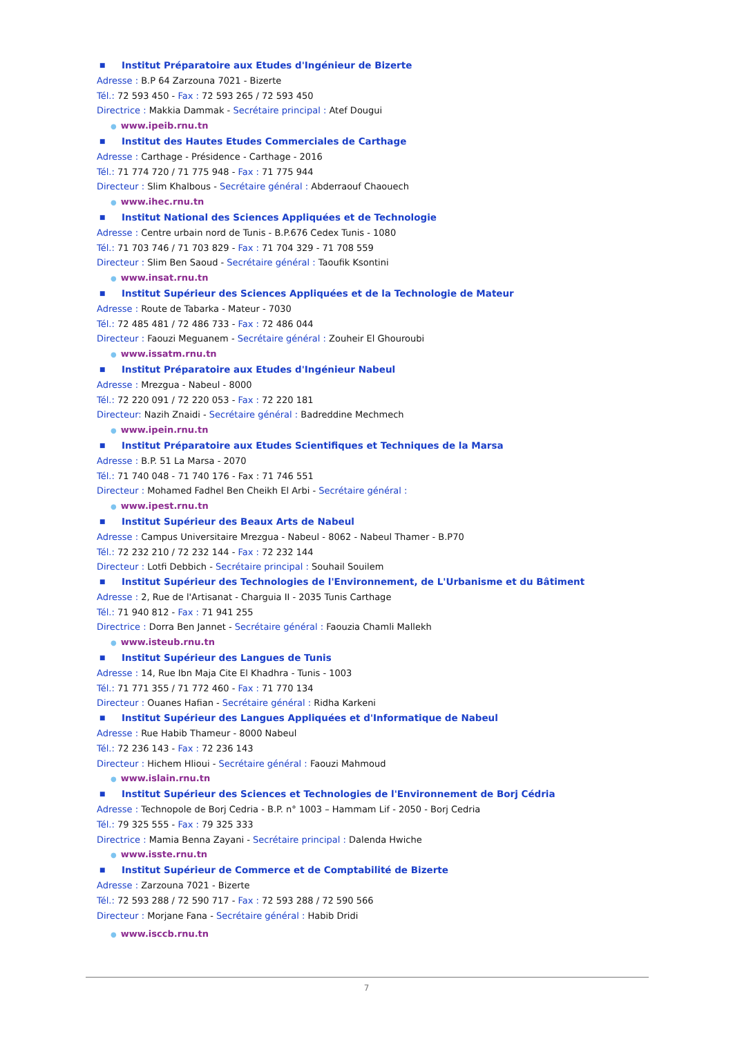■ Institut Préparatoire aux Etudes d'Ingénieur de Bizerte
Adresse : B.P 64 Zarzouna 7021 - Bizerte
Tél.: 72 593 450 - Fax : 72 593 265 / 72 593 450
Directrice : Makkia Dammak - Secrétaire principal : Atef Dougui
● www.ipeib.rnu.tn
■ Institut des Hautes Etudes Commerciales de Carthage
Adresse : Carthage - Présidence - Carthage - 2016
Tél.: 71 774 720 / 71 775 948 - Fax : 71 775 944
Directeur : Slim Khalbous - Secrétaire général : Abderraouf Chaouech
● www.ihec.rnu.tn
■ Institut National des Sciences Appliquées et de Technologie
Adresse : Centre urbain nord de Tunis - B.P.676 Cedex Tunis - 1080
Tél.: 71 703 746 / 71 703 829 - Fax : 71 704 329 - 71 708 559
Directeur : Slim Ben Saoud - Secrétaire général : Taoufik Ksontini
● www.insat.rnu.tn
■ Institut Supérieur des Sciences Appliquées et de la Technologie de Mateur
Adresse : Route de Tabarka - Mateur - 7030
Tél.: 72 485 481 / 72 486 733 - Fax : 72 486 044
Directeur : Faouzi Meguanem - Secrétaire général : Zouheir El Ghouroubi
● www.issatm.rnu.tn
■ Institut Préparatoire aux Etudes d'Ingénieur Nabeul
Adresse : Mrezgua - Nabeul - 8000
Tél.: 72 220 091 / 72 220 053 - Fax : 72 220 181
Directeur: Nazih Znaidi - Secrétaire général : Badreddine Mechmech
● www.ipein.rnu.tn
■ Institut Préparatoire aux Etudes Scientifiques et Techniques de la Marsa
Adresse : B.P. 51 La Marsa - 2070
Tél.: 71 740 048 - 71 740 176 - Fax : 71 746 551
Directeur : Mohamed Fadhel Ben Cheikh El Arbi - Secrétaire général :
● www.ipest.rnu.tn
■ Institut Supérieur des Beaux Arts de Nabeul
Adresse : Campus Universitaire Mrezgua - Nabeul - 8062 - Nabeul Thamer - B.P70
Tél.: 72 232 210 / 72 232 144 - Fax : 72 232 144
Directeur : Lotfi Debbich - Secrétaire principal : Souhail Souilem
■ Institut Supérieur des Technologies de l'Environnement, de L'Urbanisme et du Bâtiment
Adresse : 2, Rue de l'Artisanat - Charguia II - 2035 Tunis Carthage
Tél.: 71 940 812 - Fax : 71 941 255
Directrice : Dorra Ben Jannet - Secrétaire général : Faouzia Chamli Mallekh
● www.isteub.rnu.tn
■ Institut Supérieur des Langues de Tunis
Adresse : 14, Rue Ibn Maja Cite El Khadhra - Tunis - 1003
Tél.: 71 771 355 / 71 772 460 - Fax : 71 770 134
Directeur : Ouanes Hafian - Secrétaire général : Ridha Karkeni
■ Institut Supérieur des Langues Appliquées et d'Informatique de Nabeul
Adresse : Rue Habib Thameur - 8000 Nabeul
Tél.: 72 236 143 - Fax : 72 236 143
Directeur : Hichem Hlioui - Secrétaire général : Faouzi Mahmoud
● www.islain.rnu.tn
■ Institut Supérieur des Sciences et Technologies de l'Environnement de Borj Cédria
Adresse : Technopole de Borj Cedria - B.P. n° 1003 – Hammam Lif - 2050 - Borj Cedria
Tél.: 79 325 555 - Fax : 79 325 333
Directrice : Mamia Benna Zayani - Secrétaire principal : Dalenda Hwiche
● www.isste.rnu.tn
■ Institut Supérieur de Commerce et de Comptabilité de Bizerte
Adresse : Zarzouna 7021 - Bizerte
Tél.: 72 593 288 / 72 590 717 - Fax : 72 593 288 / 72 590 566
Directeur : Morjane Fana - Secrétaire général : Habib Dridi
● www.isccb.rnu.tn
7